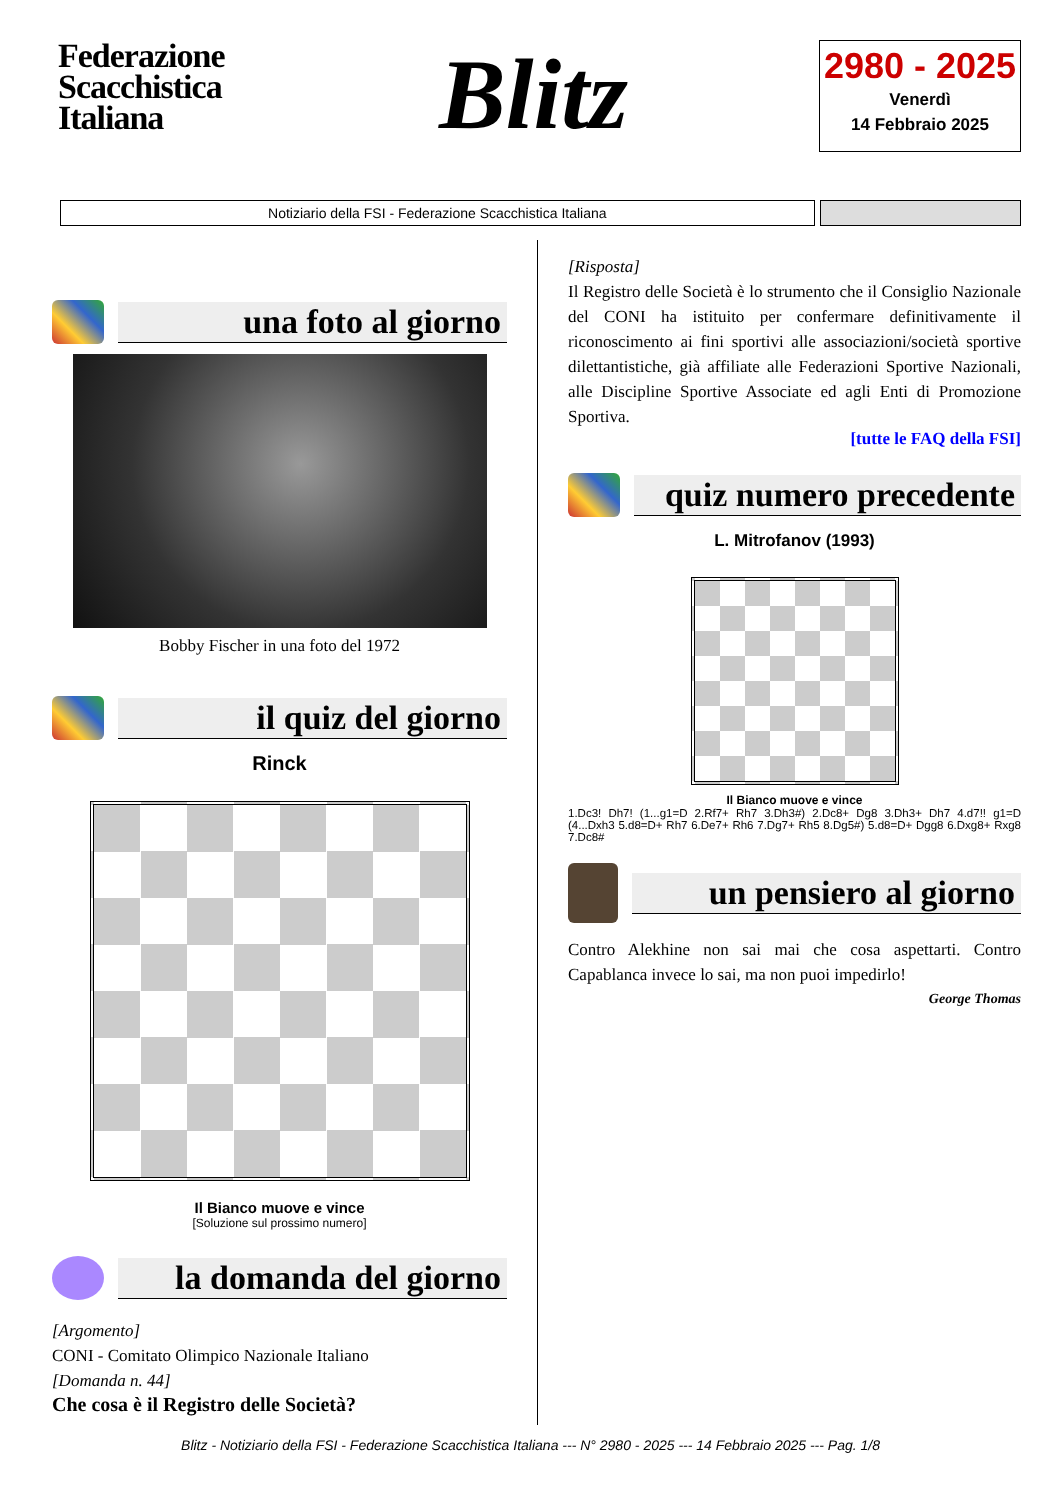Federazione Scacchistica Italiana
Blitz
2980 - 2025
Venerdì
14 Febbraio 2025
Notiziario della FSI - Federazione Scacchistica Italiana
una foto al giorno
Bobby Fischer in una foto del 1972
il quiz del giorno
Rinck
Il Bianco muove e vince
[Soluzione sul prossimo numero]
la domanda del giorno
[Argomento]
CONI - Comitato Olimpico Nazionale Italiano
[Domanda n. 44]
Che cosa è il Registro delle Società?
[Risposta]
Il Registro delle Società è lo strumento che il Consiglio Nazionale del CONI ha istituito per confermare definitivamente il riconoscimento ai fini sportivi alle associazioni/società sportive dilettantistiche, già affiliate alle Federazioni Sportive Nazionali, alle Discipline Sportive Associate ed agli Enti di Promozione Sportiva.
[tutte le FAQ della FSI]
quiz numero precedente
L. Mitrofanov (1993)
Il Bianco muove e vince
1.Dc3! Dh7! (1...g1=D 2.Rf7+ Rh7 3.Dh3#) 2.Dc8+ Dg8 3.Dh3+ Dh7 4.d7!! g1=D (4...Dxh3 5.d8=D+ Rh7 6.De7+ Rh6 7.Dg7+ Rh5 8.Dg5#) 5.d8=D+ Dgg8 6.Dxg8+ Rxg8 7.Dc8#
un pensiero al giorno
Contro Alekhine non sai mai che cosa aspettarti. Contro Capablanca invece lo sai, ma non puoi impedirlo!
George Thomas
Blitz - Notiziario della FSI - Federazione Scacchistica Italiana --- N° 2980 - 2025 --- 14 Febbraio 2025 --- Pag. 1/8